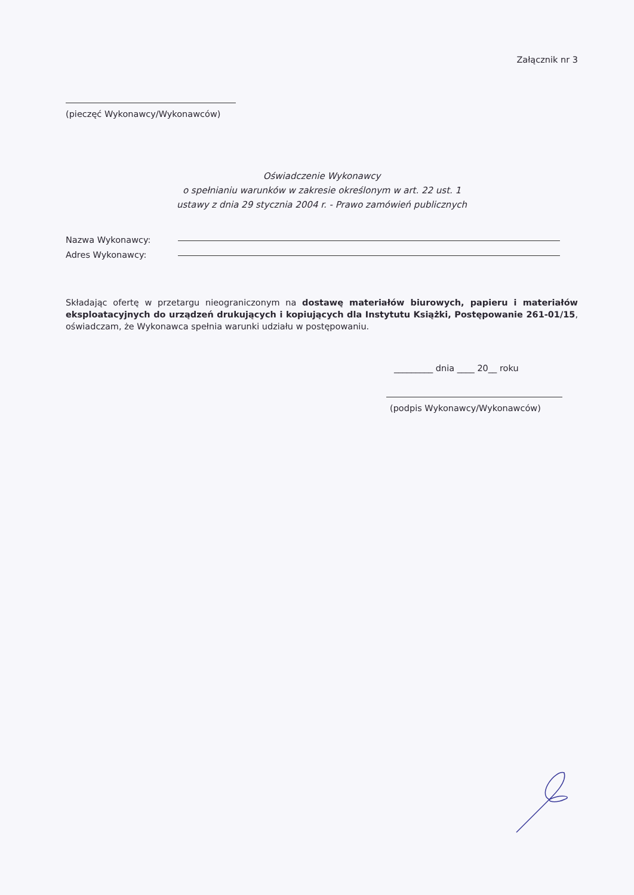Załącznik nr 3
(pieczęć Wykonawcy/Wykonawców)
Oświadczenie Wykonawcy
o spełnianiu warunków w zakresie określonym w art. 22 ust. 1
ustawy z dnia 29 stycznia 2004 r. - Prawo zamówień publicznych
Nazwa Wykonawcy:
Adres Wykonawcy:
Składając ofertę w przetargu nieograniczonym na dostawę materiałów biurowych, papieru i materiałów eksploatacyjnych do urządzeń drukujących i kopiujących dla Instytutu Książki, Postępowanie 261-01/15, oświadczam, że Wykonawca spełnia warunki udziału w postępowaniu.
_________ dnia ____ 20__ roku
(podpis Wykonawcy/Wykonawców)